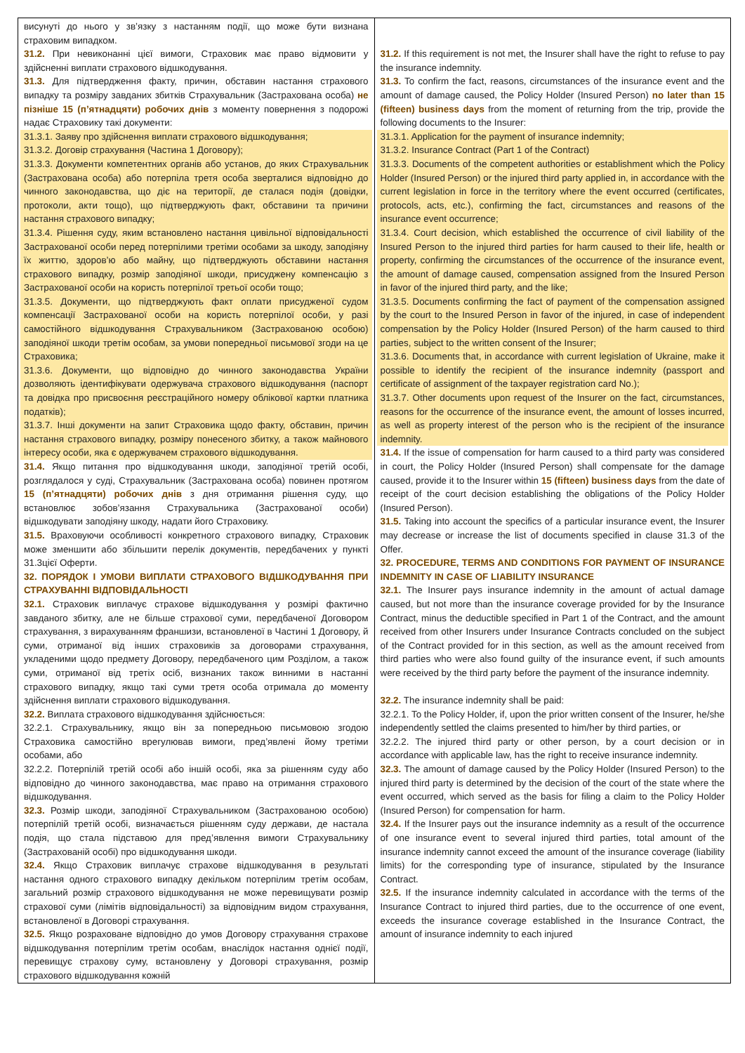| висунуті до нього у зв’язку з настанням події, що може бути визнана страховим випадком. 31.2. При невиконанні цієї вимоги, Страховик має право відмовити у здійсненні виплати страхового відшкодування. 31.3. Для підтвердження факту, причин, обставин настання страхового випадку та розміру завданих збитків Страхувальник (Застрахована особа) не пізніше 15 (п’ятнадцяти) робочих днів з моменту повернення з подорожі надає Страховику такі документи: 31.3.1. Заяву про здійснення виплати страхового відшкодування; 31.3.2. Договір страхування (Частина 1 Договору); 31.3.3. Документи компетентних органів або установ, до яких Страхувальник (Застрахована особа) або потерпіла третя особа зверталися відповідно до чинного законодавства, що діє на території, де сталася подія (довідки, протоколи, акти тощо), що підтверджують факт, обставини та причини настання страхового випадку; 31.3.4. Рішення суду, яким встановлено настання цивільної відповідальності Застрахованої особи перед потерпілими третіми особами за шкоду, заподіяну їх життю, здоров’ю або майну, що підтверджують обставини настання страхового випадку, розмір заподіяної шкоди, присуджену компенсацію з Застрахованої особи на користь потерпілої третьої особи тощо; 31.3.5. Документи, що підтверджують факт оплати присудженої судом компенсації Застрахованої особи на користь потерпілої особи, у разі самостійного відшкодування Страхувальником (Застрахованою особою) заподіяної шкоди третім особам, за умови попередньої письмової згоди на це Страховика; 31.3.6. Документи, що відповідно до чинного законодавства України дозволяють ідентифікувати одержувача страхового відшкодування (паспорт та довідка про присвоєння реєстраційного номеру облікової картки платника податків); 31.3.7. Інші документи на запит Страховика щодо факту, обставин, причин настання страхового випадку, розміру понесеного збитку, а також майнового інтересу особи, яка є одержувачем страхового відшкодування. 31.4. Якщо питання про відшкодування шкоди, заподіяної третій особі, розглядалося у суді, Страхувальник (Застрахована особа) повинен протягом 15 (п’ятнадцяти) робочих днів з дня отримання рішення суду, що встановлює зобов’язання Страхувальника (Застрахованої особи) відшкодувати заподіяну шкоду, надати його Страховику. 31.5. Враховуючи особливості конкретного страхового випадку, Страховик може зменшити або збільшити перелік документів, передбачених у пункті 31.3цієї Оферти. 32. ПОРЯДОК І УМОВИ ВИПЛАТИ СТРАХОВОГО ВІДШКОДУВАННЯ ПРИ СТРАХУВАННІ ВІДПОВІДАЛЬНОСТІ 32.1. Страховик виплачує страхове відшкодування у розмірі фактично завданого збитку, але не більше страхової суми, передбаченої Договором страхування, з вирахуванням франшизи, встановленої в Частині 1 Договору, й суми, отриманої від інших страховиків за договорами страхування, укладеними щодо предмету Договору, передбаченого цим Розділом, а також суми, отриманої від третіх осіб, визнаних також винними в настанні страхового випадку, якщо такі суми третя особа отримала до моменту здійснення виплати страхового відшкодування. 32.2. Виплата страхового відшкодування здійснюється: 32.2.1. Страхувальнику, якщо він за попередньою письмовою згодою Страховика самостійно врегулював вимоги, пред’явлені йому третіми особами, або 32.2.2. Потерпілій третій особі або іншій особі, яка за рішенням суду або відповідно до чинного законодавства, має право на отримання страхового відшкодування. 32.3. Розмір шкоди, заподіяної Страхувальником (Застрахованою особою) потерпілій третій особі, визначається рішенням суду держави, де настала подія, що стала підставою для пред’явлення вимоги Страхувальнику (Застрахованій особі) про відшкодування шкоди. 32.4. Якщо Страховик виплачує страхове відшкодування в результаті настання одного страхового випадку декільком потерпілим третім особам, загальний розмір страхового відшкодування не може перевищувати розмір страхової суми (лімітів відповідальності) за відповідним видом страхування, встановленої в Договорі страхування. 32.5. Якщо розраховане відповідно до умов Договору страхування страхове відшкодування потерпілим третім особам, внаслідок настання однієї події, перевищує страхову суму, встановлену у Договорі страхування, розмір страхового відшкодування кожній | 31.2. If this requirement is not met, the Insurer shall have the right to refuse to pay the insurance indemnity. 31.3. To confirm the fact, reasons, circumstances of the insurance event and the amount of damage caused, the Policy Holder (Insured Person) no later than 15 (fifteen) business days from the moment of returning from the trip, provide the following documents to the Insurer: 31.3.1. Application for the payment of insurance indemnity; 31.3.2. Insurance Contract (Part 1 of the Contract) 31.3.3. Documents of the competent authorities or establishment which the Policy Holder (Insured Person) or the injured third party applied in, in accordance with the current legislation in force in the territory where the event occurred (certificates, protocols, acts, etc.), confirming the fact, circumstances and reasons of the insurance event occurrence; 31.3.4. Court decision, which established the occurrence of civil liability of the Insured Person to the injured third parties for harm caused to their life, health or property, confirming the circumstances of the occurrence of the insurance event, the amount of damage caused, compensation assigned from the Insured Person in favor of the injured third party, and the like; 31.3.5. Documents confirming the fact of payment of the compensation assigned by the court to the Insured Person in favor of the injured, in case of independent compensation by the Policy Holder (Insured Person) of the harm caused to third parties, subject to the written consent of the Insurer; 31.3.6. Documents that, in accordance with current legislation of Ukraine, make it possible to identify the recipient of the insurance indemnity (passport and certificate of assignment of the taxpayer registration card No.); 31.3.7. Other documents upon request of the Insurer on the fact, circumstances, reasons for the occurrence of the insurance event, the amount of losses incurred, as well as property interest of the person who is the recipient of the insurance indemnity. 31.4. If the issue of compensation for harm caused to a third party was considered in court, the Policy Holder (Insured Person) shall compensate for the damage caused, provide it to the Insurer within 15 (fifteen) business days from the date of receipt of the court decision establishing the obligations of the Policy Holder (Insured Person). 31.5. Taking into account the specifics of a particular insurance event, the Insurer may decrease or increase the list of documents specified in clause 31.3 of the Offer. 32. PROCEDURE, TERMS AND CONDITIONS FOR PAYMENT OF INSURANCE INDEMNITY IN CASE OF LIABILITY INSURANCE 32.1. The Insurer pays insurance indemnity in the amount of actual damage caused, but not more than the insurance coverage provided for by the Insurance Contract, minus the deductible specified in Part 1 of the Contract, and the amount received from other Insurers under Insurance Contracts concluded on the subject of the Contract provided for in this section, as well as the amount received from third parties who were also found guilty of the insurance event, if such amounts were received by the third party before the payment of the insurance indemnity. 32.2. The insurance indemnity shall be paid: 32.2.1. To the Policy Holder, if, upon the prior written consent of the Insurer, he/she independently settled the claims presented to him/her by third parties, or 32.2.2. The injured third party or other person, by a court decision or in accordance with applicable law, has the right to receive insurance indemnity. 32.3. The amount of damage caused by the Policy Holder (Insured Person) to the injured third party is determined by the decision of the court of the state where the event occurred, which served as the basis for filing a claim to the Policy Holder (Insured Person) for compensation for harm. 32.4. If the Insurer pays out the insurance indemnity as a result of the occurrence of one insurance event to several injured third parties, total amount of the insurance indemnity cannot exceed the amount of the insurance coverage (liability limits) for the corresponding type of insurance, stipulated by the Insurance Contract. 32.5. If the insurance indemnity calculated in accordance with the terms of the Insurance Contract to injured third parties, due to the occurrence of one event, exceeds the insurance coverage established in the Insurance Contract, the amount of insurance indemnity to each injured |